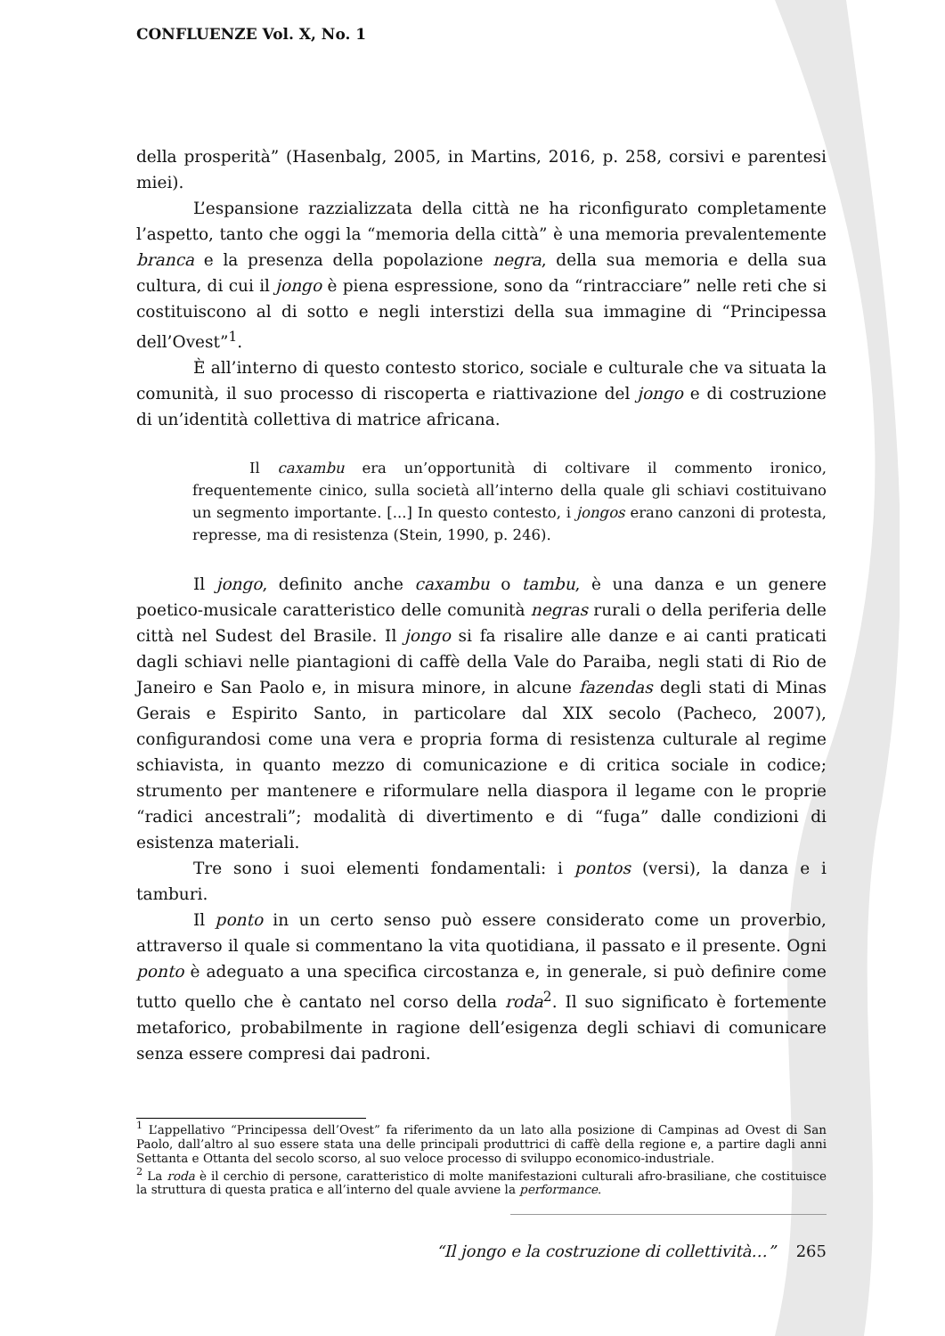CONFLUENZE Vol. X, No. 1
della prosperità” (Hasenbalg, 2005, in Martins, 2016, p. 258, corsivi e parentesi miei).
L’espansione razzializzata della città ne ha riconfigurato completamente l’aspetto, tanto che oggi la “memoria della città” è una memoria prevalentemente branca e la presenza della popolazione negra, della sua memoria e della sua cultura, di cui il jongo è piena espressione, sono da “rintracciare” nelle reti che si costituiscono al di sotto e negli interstizi della sua immagine di “Principessa dell’Ovest”<sup>1</sup>.
È all’interno di questo contesto storico, sociale e culturale che va situata la comunità, il suo processo di riscoperta e riattivazione del jongo e di costruzione di un’identità collettiva di matrice africana.
Il caxambu era un’opportunità di coltivare il commento ironico, frequentemente cinico, sulla società all’interno della quale gli schiavi costituivano un segmento importante. [...] In questo contesto, i jongos erano canzoni di protesta, represse, ma di resistenza (Stein, 1990, p. 246).
Il jongo, definito anche caxambu o tambu, è una danza e un genere poetico-musicale caratteristico delle comunità negras rurali o della periferia delle città nel Sudest del Brasile. Il jongo si fa risalire alle danze e ai canti praticati dagli schiavi nelle piantagioni di caffè della Vale do Paraiba, negli stati di Rio de Janeiro e San Paolo e, in misura minore, in alcune fazendas degli stati di Minas Gerais e Espirito Santo, in particolare dal XIX secolo (Pacheco, 2007), configurandosi come una vera e propria forma di resistenza culturale al regime schiavista, in quanto mezzo di comunicazione e di critica sociale in codice; strumento per mantenere e riformulare nella diaspora il legame con le proprie “radici ancestrali”; modalità di divertimento e di “fuga” dalle condizioni di esistenza materiali.
Tre sono i suoi elementi fondamentali: i pontos (versi), la danza e i tamburi.
Il ponto in un certo senso può essere considerato come un proverbio, attraverso il quale si commentano la vita quotidiana, il passato e il presente. Ogni ponto è adeguato a una specifica circostanza e, in generale, si può definire come tutto quello che è cantato nel corso della roda<sup>2</sup>. Il suo significato è fortemente metaforico, probabilmente in ragione dell’esigenza degli schiavi di comunicare senza essere compresi dai padroni.
<sup>1</sup> L’appellativo “Principessa dell’Ovest” fa riferimento da un lato alla posizione di Campinas ad Ovest di San Paolo, dall’altro al suo essere stata una delle principali produttrici di caffè della regione e, a partire dagli anni Settanta e Ottanta del secolo scorso, al suo veloce processo di sviluppo economico-industriale.
<sup>2</sup> La roda è il cerchio di persone, caratteristico di molte manifestazioni culturali afro-brasiliane, che costituisce la struttura di questa pratica e all’interno del quale avviene la performance.
“Il jongo e la costruzione di collettività…” 265